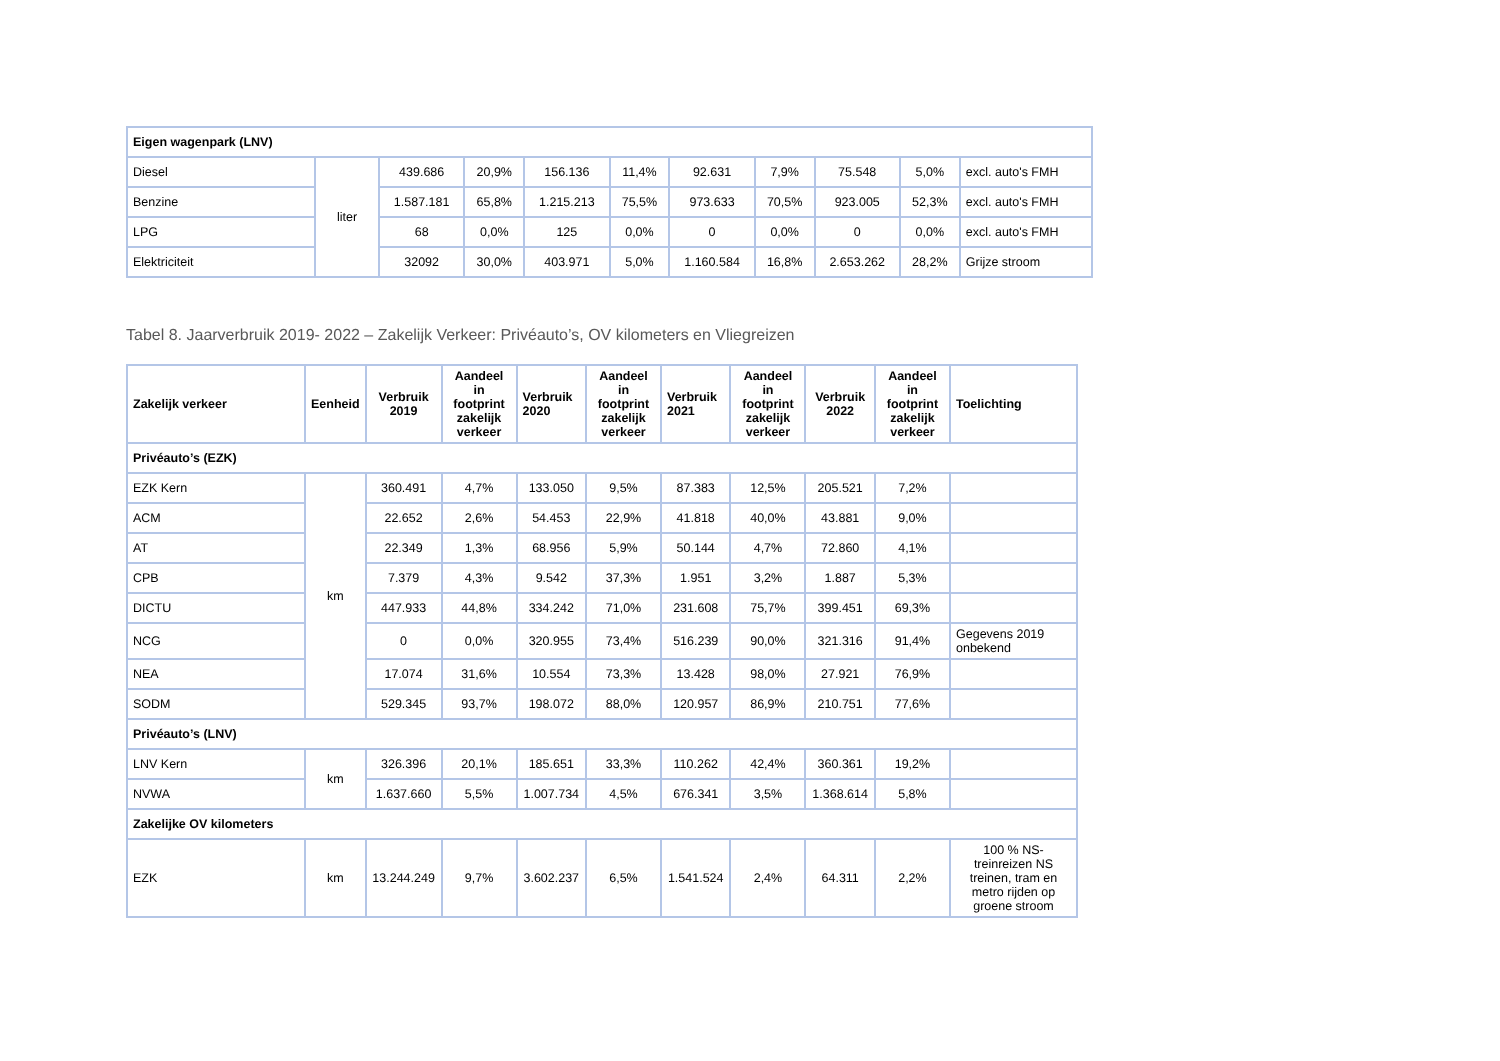| Eigen wagenpark (LNV) | | | | | | | | | | |
| --- | --- | --- | --- | --- | --- | --- | --- | --- | --- | --- |
| Diesel | liter | 439.686 | 20,9% | 156.136 | 11,4% | 92.631 | 7,9% | 75.548 | 5,0% | excl. auto's FMH |
| Benzine | | 1.587.181 | 65,8% | 1.215.213 | 75,5% | 973.633 | 70,5% | 923.005 | 52,3% | excl. auto's FMH |
| LPG | | 68 | 0,0% | 125 | 0,0% | 0 | 0,0% | 0 | 0,0% | excl. auto's FMH |
| Elektriciteit | | 32092 | 30,0% | 403.971 | 5,0% | 1.160.584 | 16,8% | 2.653.262 | 28,2% | Grijze stroom |
Tabel 8. Jaarverbruik 2019- 2022 – Zakelijk Verkeer: Privéauto’s, OV kilometers en Vliegreizen
| Zakelijk verkeer | Eenheid | Verbruik 2019 | Aandeel in footprint zakelijk verkeer | Verbruik 2020 | Aandeel in footprint zakelijk verkeer | Verbruik 2021 | Aandeel in footprint zakelijk verkeer | Verbruik 2022 | Aandeel in footprint zakelijk verkeer | Toelichting |
| --- | --- | --- | --- | --- | --- | --- | --- | --- | --- | --- |
| Privéauto’s (EZK) | | | | | | | | | | |
| EZK Kern | km | 360.491 | 4,7% | 133.050 | 9,5% | 87.383 | 12,5% | 205.521 | 7,2% | |
| ACM | | 22.652 | 2,6% | 54.453 | 22,9% | 41.818 | 40,0% | 43.881 | 9,0% | |
| AT | | 22.349 | 1,3% | 68.956 | 5,9% | 50.144 | 4,7% | 72.860 | 4,1% | |
| CPB | | 7.379 | 4,3% | 9.542 | 37,3% | 1.951 | 3,2% | 1.887 | 5,3% | |
| DICTU | | 447.933 | 44,8% | 334.242 | 71,0% | 231.608 | 75,7% | 399.451 | 69,3% | |
| NCG | | 0 | 0,0% | 320.955 | 73,4% | 516.239 | 90,0% | 321.316 | 91,4% | Gegevens 2019 onbekend |
| NEA | | 17.074 | 31,6% | 10.554 | 73,3% | 13.428 | 98,0% | 27.921 | 76,9% | |
| SODM | | 529.345 | 93,7% | 198.072 | 88,0% | 120.957 | 86,9% | 210.751 | 77,6% | |
| Privéauto’s (LNV) | | | | | | | | | | |
| LNV Kern | km | 326.396 | 20,1% | 185.651 | 33,3% | 110.262 | 42,4% | 360.361 | 19,2% | |
| NVWA | | 1.637.660 | 5,5% | 1.007.734 | 4,5% | 676.341 | 3,5% | 1.368.614 | 5,8% | |
| Zakelijke OV kilometers | | | | | | | | | | |
| EZK | km | 13.244.249 | 9,7% | 3.602.237 | 6,5% | 1.541.524 | 2,4% | 64.311 | 2,2% | 100 % NS-treinreizen NS treinen, tram en metro rijden op groene stroom |